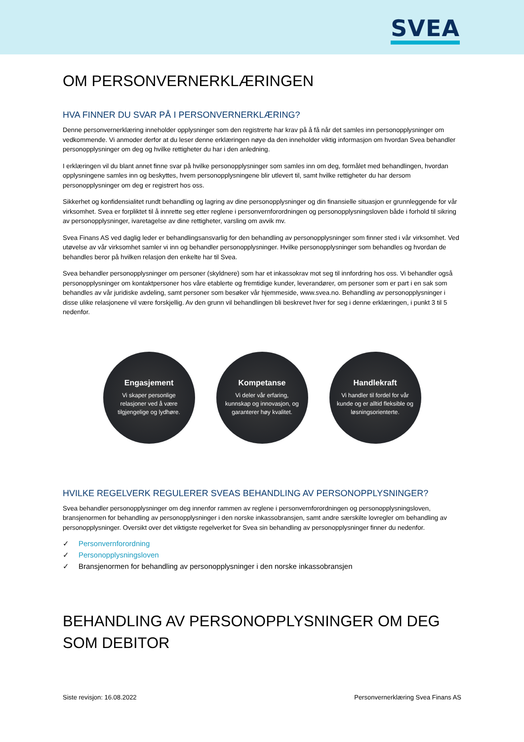SVEA
OM PERSONVERNERKLÆRINGEN
HVA FINNER DU SVAR PÅ I PERSONVERNERKLÆRING?
Denne personvernerklæring inneholder opplysninger som den registrerte har krav på å få når det samles inn personopplysninger om vedkommende. Vi anmoder derfor at du leser denne erklæringen nøye da den inneholder viktig informasjon om hvordan Svea behandler personopplysninger om deg og hvilke rettigheter du har i den anledning.
I erklæringen vil du blant annet finne svar på hvilke personopplysninger som samles inn om deg, formålet med behandlingen, hvordan opplysningene samles inn og beskyttes, hvem personopplysningene blir utlevert til, samt hvilke rettigheter du har dersom personopplysninger om deg er registrert hos oss.
Sikkerhet og konfidensialitet rundt behandling og lagring av dine personopplysninger og din finansielle situasjon er grunnleggende for vår virksomhet. Svea er forpliktet til å innrette seg etter reglene i personvernforordningen og personopplysningsloven både i forhold til sikring av personopplysninger, ivaretagelse av dine rettigheter, varsling om avvik mv.
Svea Finans AS ved daglig leder er behandlingsansvarlig for den behandling av personopplysninger som finner sted i vår virksomhet. Ved utøvelse av vår virksomhet samler vi inn og behandler personopplysninger. Hvilke personopplysninger som behandles og hvordan de behandles beror på hvilken relasjon den enkelte har til Svea.
Svea behandler personopplysninger om personer (skyldnere) som har et inkassokrav mot seg til innfordring hos oss. Vi behandler også personopplysninger om kontaktpersoner hos våre etablerte og fremtidige kunder, leverandører, om personer som er part i en sak som behandles av vår juridiske avdeling, samt personer som besøker vår hjemmeside, www.svea.no. Behandling av personopplysninger i disse ulike relasjonene vil være forskjellig. Av den grunn vil behandlingen bli beskrevet hver for seg i denne erklæringen, i punkt 3 til 5 nedenfor.
Engasjement
Vi skaper personlige relasjoner ved å være tilgjengelige og lydhøre.
Kompetanse
Vi deler vår erfaring, kunnskap og innovasjon, og garanterer høy kvalitet.
Handlekraft
Vi handler til fordel for vår kunde og er alltid fleksible og løsningsorienterte.
HVILKE REGELVERK REGULERER SVEAS BEHANDLING AV PERSONOPPLYSNINGER?
Svea behandler personopplysninger om deg innenfor rammen av reglene i personvernforordningen og personopplysningsloven, bransjenormen for behandling av personopplysninger i den norske inkassobransjen, samt andre særskilte lovregler om behandling av personopplysninger. Oversikt over det viktigste regelverket for Svea sin behandling av personopplysninger finner du nedenfor.
✓ Personvernforordning
✓ Personopplysningsloven
✓ Bransjenormen for behandling av personopplysninger i den norske inkassobransjen
BEHANDLING AV PERSONOPPLYSNINGER OM DEG SOM DEBITOR
Siste revisjon: 16.08.2022 Personvernerklæring Svea Finans AS